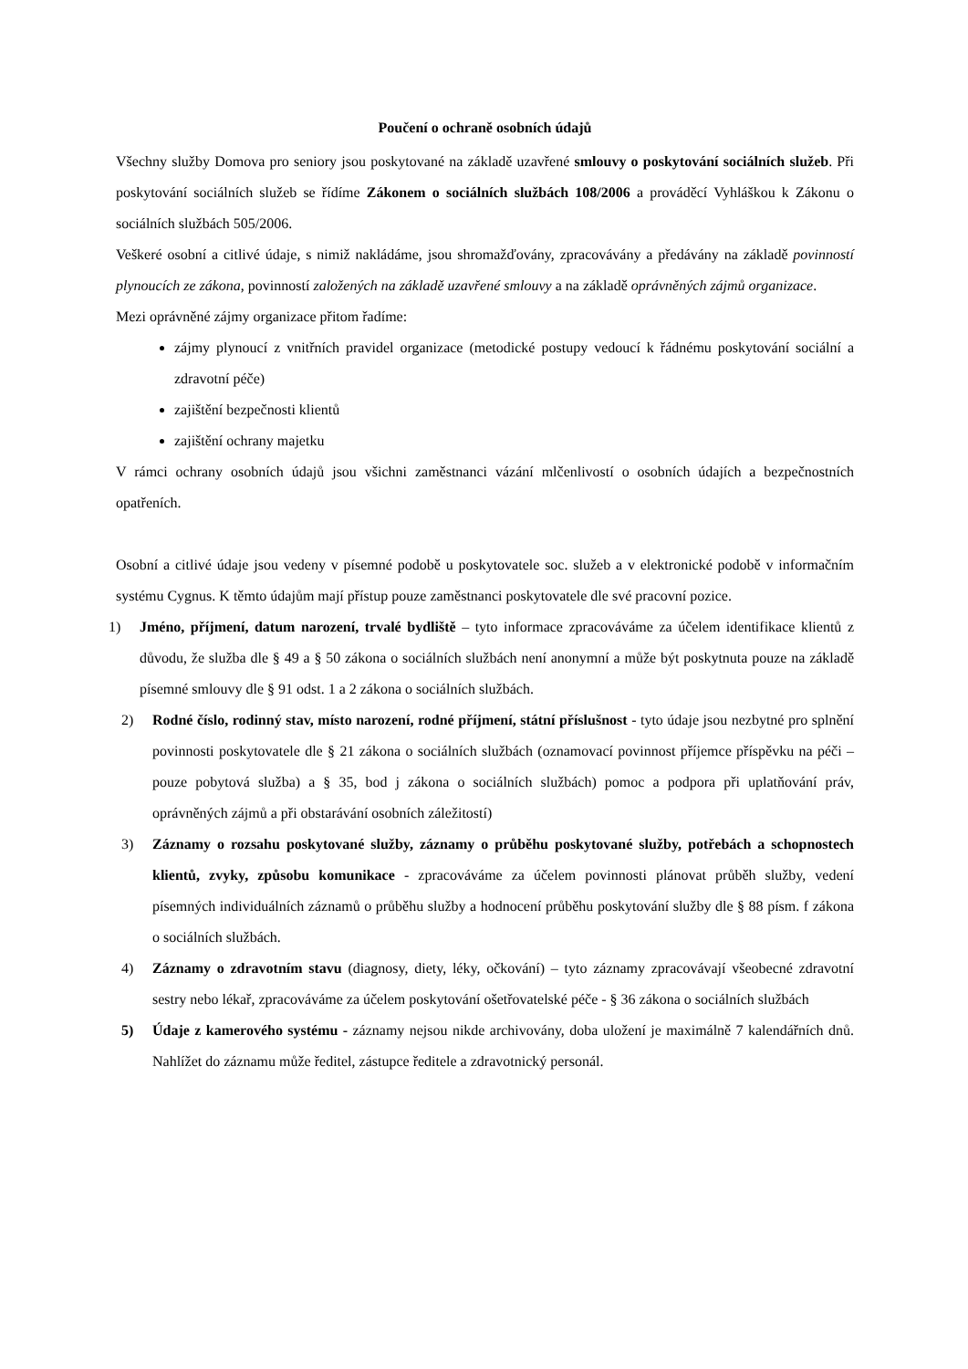Poučení o ochraně osobních údajů
Všechny služby Domova pro seniory jsou poskytované na základě uzavřené smlouvy o poskytování sociálních služeb. Při poskytování sociálních služeb se řídíme Zákonem o sociálních službách 108/2006 a prováděcí Vyhláškou k Zákonu o sociálních službách 505/2006.
Veškeré osobní a citlivé údaje, s nimiž nakládáme, jsou shromažďovány, zpracovávány a předávány na základě povinností plynoucích ze zákona, povinností založených na základě uzavřené smlouvy a na základě oprávněných zájmů organizace.
Mezi oprávněné zájmy organizace přitom řadíme:
zájmy plynoucí z vnitřních pravidel organizace (metodické postupy vedoucí k řádnému poskytování sociální a zdravotní péče)
zajištění bezpečnosti klientů
zajištění ochrany majetku
V rámci ochrany osobních údajů jsou všichni zaměstnanci vázání mlčenlivostí o osobních údajích a bezpečnostních opatřeních.
Osobní a citlivé údaje jsou vedeny v písemné podobě u poskytovatele soc. služeb a v elektronické podobě v informačním systému Cygnus. K těmto údajům mají přístup pouze zaměstnanci poskytovatele dle své pracovní pozice.
1) Jméno, příjmení, datum narození, trvalé bydliště – tyto informace zpracováváme za účelem identifikace klientů z důvodu, že služba dle § 49 a § 50 zákona o sociálních službách není anonymní a může být poskytnuta pouze na základě písemné smlouvy dle § 91 odst. 1 a 2 zákona o sociálních službách.
2) Rodné číslo, rodinný stav, místo narození, rodné příjmení, státní příslušnost - tyto údaje jsou nezbytné pro splnění povinnosti poskytovatele dle § 21 zákona o sociálních službách (oznamovací povinnost příjemce příspěvku na péči – pouze pobytová služba) a § 35, bod j zákona o sociálních službách) pomoc a podpora při uplatňování práv, oprávněných zájmů a při obstarávání osobních záležitostí)
3) Záznamy o rozsahu poskytované služby, záznamy o průběhu poskytované služby, potřebách a schopnostech klientů, zvyky, způsobu komunikace - zpracováváme za účelem povinnosti plánovat průběh služby, vedení písemných individuálních záznamů o průběhu služby a hodnocení průběhu poskytování služby dle § 88 písm. f zákona o sociálních službách.
4) Záznamy o zdravotním stavu (diagnosy, diety, léky, očkování) – tyto záznamy zpracovávají všeobecné zdravotní sestry nebo lékař, zpracováváme za účelem poskytování ošetřovatelské péče - § 36 zákona o sociálních službách
5) Údaje z kamerového systému - záznamy nejsou nikde archivovány, doba uložení je maximálně 7 kalendářních dnů. Nahlížet do záznamu může ředitel, zástupce ředitele a zdravotnický personál.